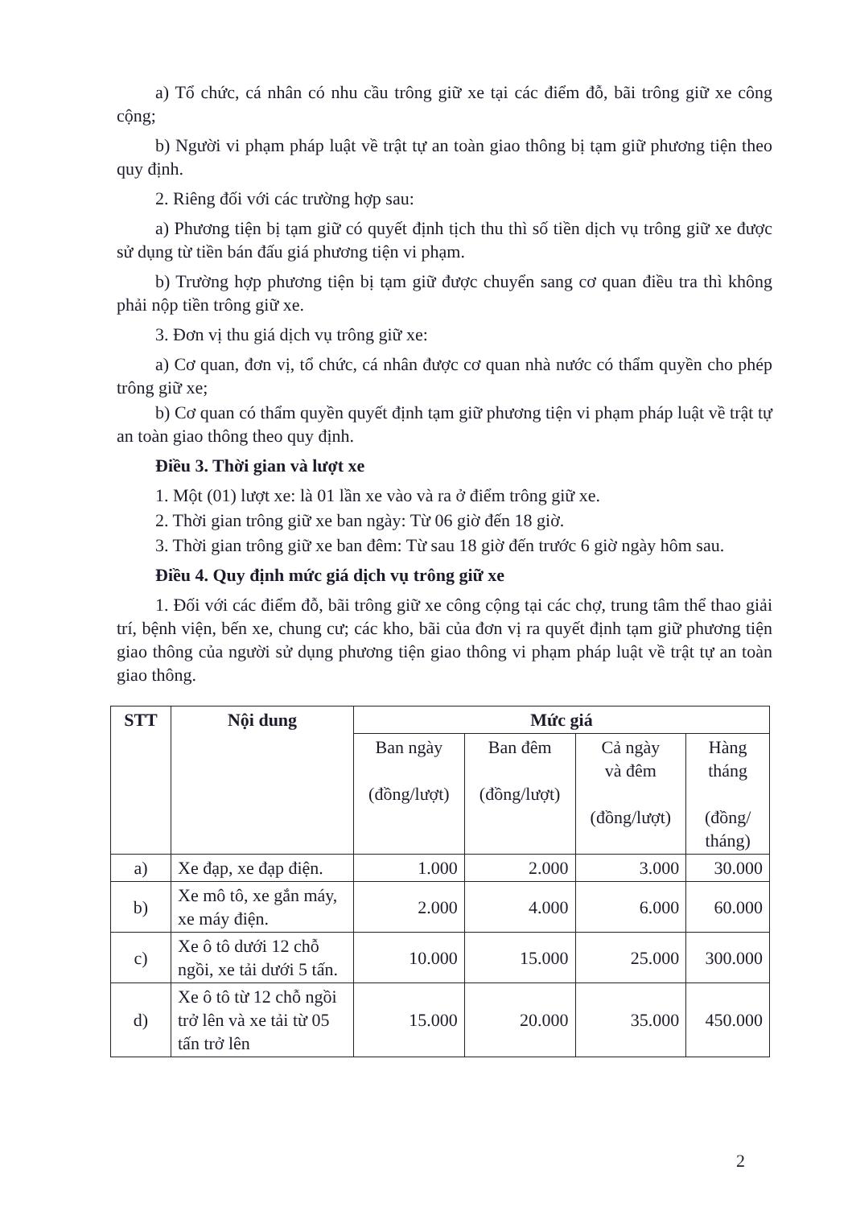a) Tổ chức, cá nhân có nhu cầu trông giữ xe tại các điểm đỗ, bãi trông giữ xe công cộng;
b) Người vi phạm pháp luật về trật tự an toàn giao thông bị tạm giữ phương tiện theo quy định.
2. Riêng đối với các trường hợp sau:
a) Phương tiện bị tạm giữ có quyết định tịch thu thì số tiền dịch vụ trông giữ xe được sử dụng từ tiền bán đấu giá phương tiện vi phạm.
b) Trường hợp phương tiện bị tạm giữ được chuyển sang cơ quan điều tra thì không phải nộp tiền trông giữ xe.
3. Đơn vị thu giá dịch vụ trông giữ xe:
a) Cơ quan, đơn vị, tổ chức, cá nhân được cơ quan nhà nước có thẩm quyền cho phép trông giữ xe;
b) Cơ quan có thẩm quyền quyết định tạm giữ phương tiện vi phạm pháp luật về trật tự an toàn giao thông theo quy định.
Điều 3. Thời gian và lượt xe
1. Một (01) lượt xe: là 01 lần xe vào và ra ở điểm trông giữ xe.
2. Thời gian trông giữ xe ban ngày: Từ 06 giờ đến 18 giờ.
3. Thời gian trông giữ xe ban đêm: Từ sau 18 giờ đến trước 6 giờ ngày hôm sau.
Điều 4. Quy định mức giá dịch vụ trông giữ xe
1. Đối với các điểm đỗ, bãi trông giữ xe công cộng tại các chợ, trung tâm thể thao giải trí, bệnh viện, bến xe, chung cư; các kho, bãi của đơn vị ra quyết định tạm giữ phương tiện giao thông của người sử dụng phương tiện giao thông vi phạm pháp luật về trật tự an toàn giao thông.
| STT | Nội dung | Mức giá | | | |
| --- | --- | --- | --- | --- | --- |
| | | Ban ngày (đồng/lượt) | Ban đêm (đồng/lượt) | Cả ngày và đêm (đồng/lượt) | Hàng tháng (đồng/ tháng) |
| a) | Xe đạp, xe đạp điện. | 1.000 | 2.000 | 3.000 | 30.000 |
| b) | Xe mô tô, xe gắn máy, xe máy điện. | 2.000 | 4.000 | 6.000 | 60.000 |
| c) | Xe ô tô dưới 12 chỗ ngồi, xe tải dưới 5 tấn. | 10.000 | 15.000 | 25.000 | 300.000 |
| d) | Xe ô tô từ 12 chỗ ngồi trở lên và xe tải từ 05 tấn trở lên | 15.000 | 20.000 | 35.000 | 450.000 |
2